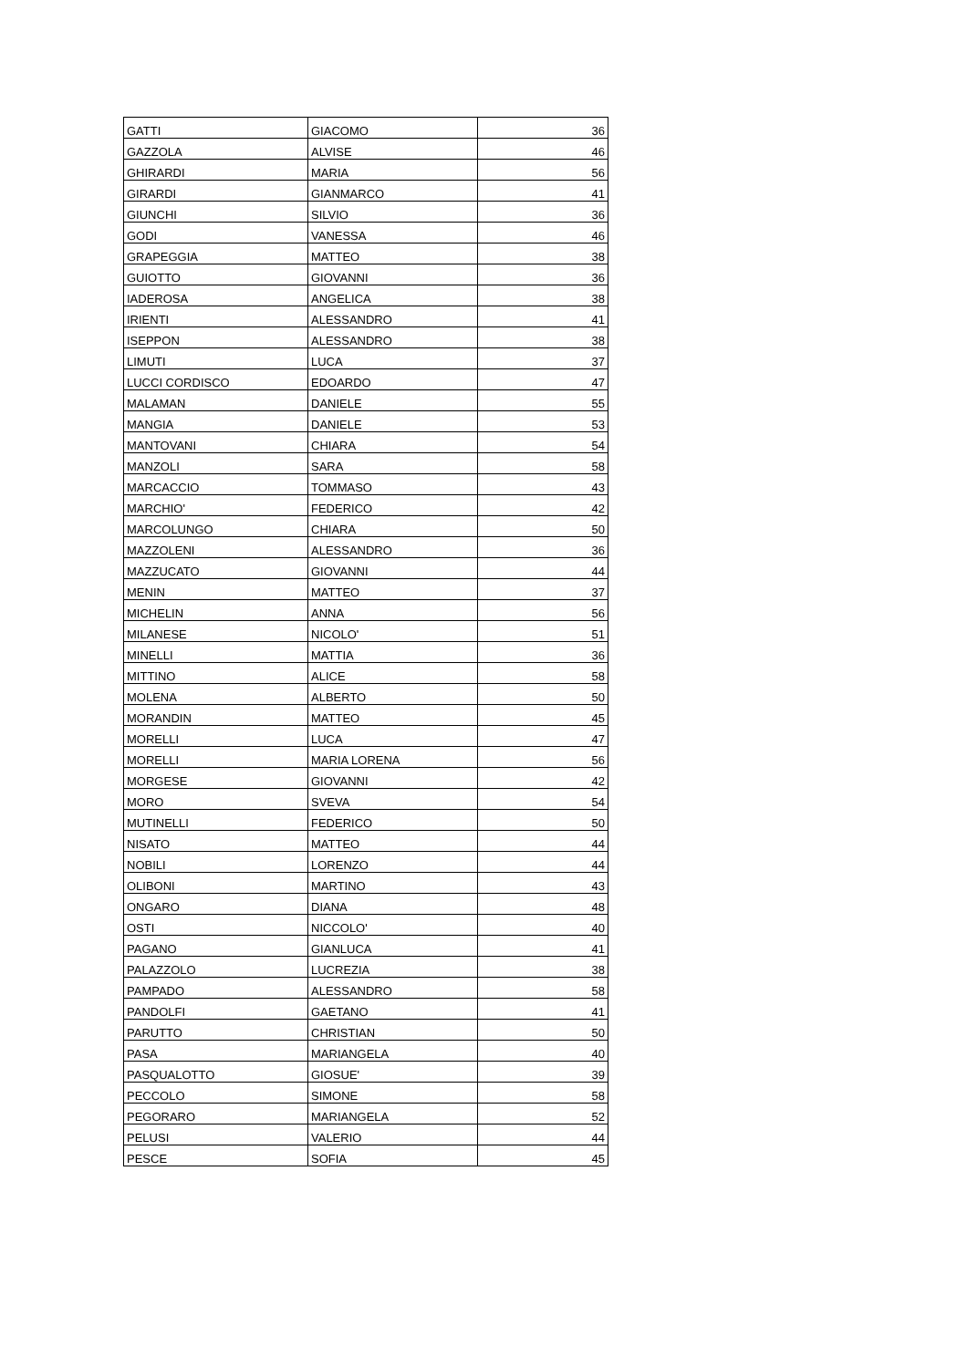| GATTI | GIACOMO | 36 |
| GAZZOLA | ALVISE | 46 |
| GHIRARDI | MARIA | 56 |
| GIRARDI | GIANMARCO | 41 |
| GIUNCHI | SILVIO | 36 |
| GODI | VANESSA | 46 |
| GRAPEGGIA | MATTEO | 38 |
| GUIOTTO | GIOVANNI | 36 |
| IADEROSA | ANGELICA | 38 |
| IRIENTI | ALESSANDRO | 41 |
| ISEPPON | ALESSANDRO | 38 |
| LIMUTI | LUCA | 37 |
| LUCCI CORDISCO | EDOARDO | 47 |
| MALAMAN | DANIELE | 55 |
| MANGIA | DANIELE | 53 |
| MANTOVANI | CHIARA | 54 |
| MANZOLI | SARA | 58 |
| MARCACCIO | TOMMASO | 43 |
| MARCHIO' | FEDERICO | 42 |
| MARCOLUNGO | CHIARA | 50 |
| MAZZOLENI | ALESSANDRO | 36 |
| MAZZUCATO | GIOVANNI | 44 |
| MENIN | MATTEO | 37 |
| MICHELIN | ANNA | 56 |
| MILANESE | NICOLO' | 51 |
| MINELLI | MATTIA | 36 |
| MITTINO | ALICE | 58 |
| MOLENA | ALBERTO | 50 |
| MORANDIN | MATTEO | 45 |
| MORELLI | LUCA | 47 |
| MORELLI | MARIA LORENA | 56 |
| MORGESE | GIOVANNI | 42 |
| MORO | SVEVA | 54 |
| MUTINELLI | FEDERICO | 50 |
| NISATO | MATTEO | 44 |
| NOBILI | LORENZO | 44 |
| OLIBONI | MARTINO | 43 |
| ONGARO | DIANA | 48 |
| OSTI | NICCOLO' | 40 |
| PAGANO | GIANLUCA | 41 |
| PALAZZOLO | LUCREZIA | 38 |
| PAMPADO | ALESSANDRO | 58 |
| PANDOLFI | GAETANO | 41 |
| PARUTTO | CHRISTIAN | 50 |
| PASA | MARIANGELA | 40 |
| PASQUALOTTO | GIOSUE' | 39 |
| PECCOLO | SIMONE | 58 |
| PEGORARO | MARIANGELA | 52 |
| PELUSI | VALERIO | 44 |
| PESCE | SOFIA | 45 |